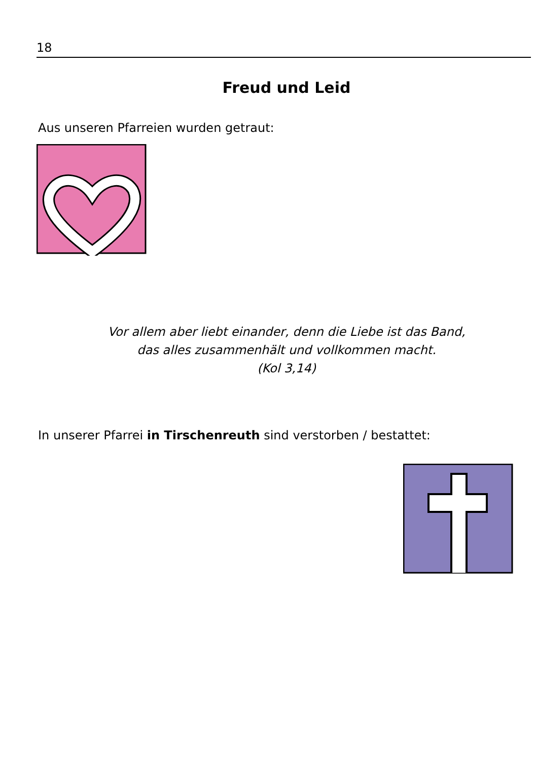18
Freud und Leid
Aus unseren Pfarreien wurden getraut:
Vor allem aber liebt einander, denn die Liebe ist das Band,
das alles zusammenhält und vollkommen macht.
(Kol 3,14)
In unserer Pfarrei in Tirschenreuth sind verstorben / bestattet: